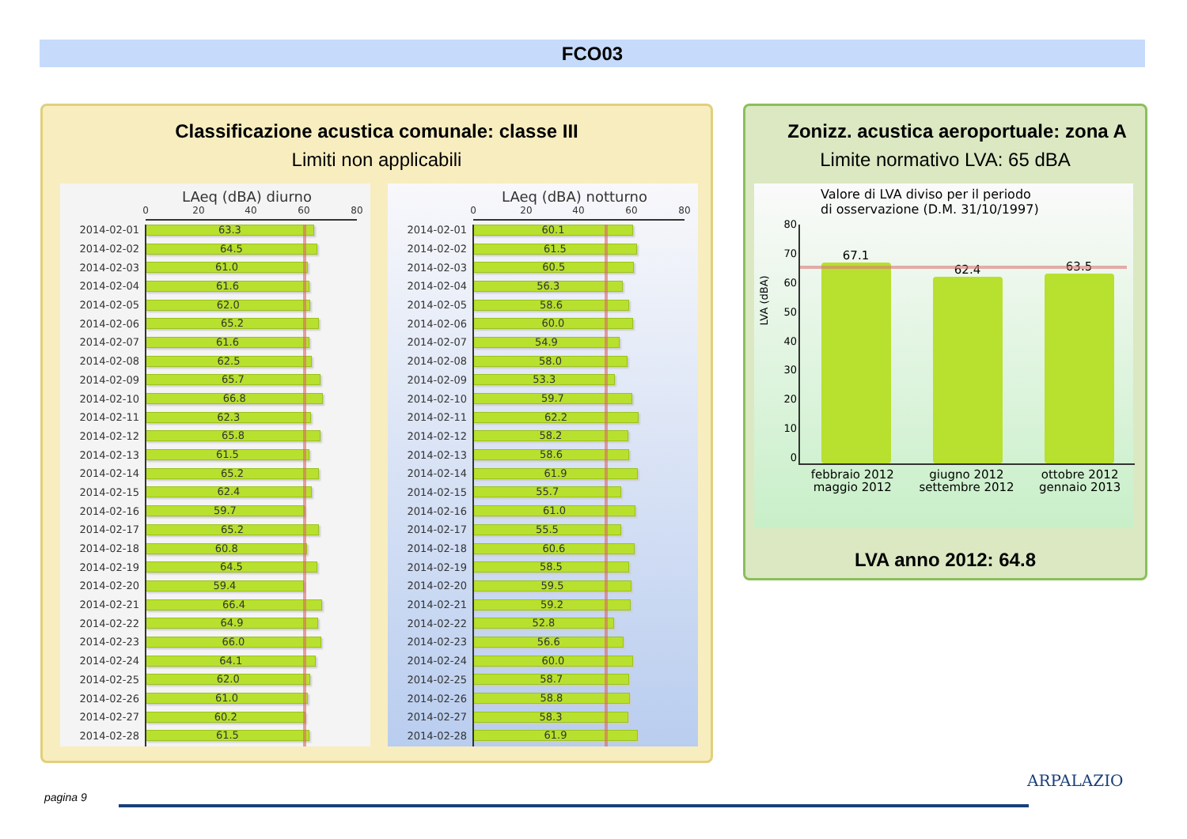FCO03
Classificazione acustica comunale: classe III
Limiti non applicabili
LAeq (dBA) diurno
0 20 40 60 80
2014-02-01
63.3
2014-02-02
64.5
2014-02-03
61.0
2014-02-04
61.6
2014-02-05
62.0
2014-02-06
65.2
2014-02-07
61.6
2014-02-08
62.5
2014-02-09
65.7
2014-02-10
66.8
2014-02-11
62.3
2014-02-12
65.8
2014-02-13
61.5
2014-02-14
65.2
2014-02-15
62.4
2014-02-16
59.7
2014-02-17
65.2
2014-02-18
60.8
2014-02-19
64.5
2014-02-20
59.4
2014-02-21
66.4
2014-02-22
64.9
2014-02-23
66.0
2014-02-24
64.1
2014-02-25
62.0
2014-02-26
61.0
2014-02-27
60.2
2014-02-28
61.5
LAeq (dBA) notturno
0 20 40 60 80
2014-02-01
60.1
2014-02-02
61.5
2014-02-03
60.5
2014-02-04
56.3
2014-02-05
58.6
2014-02-06
60.0
2014-02-07
54.9
2014-02-08
58.0
2014-02-09
53.3
2014-02-10
59.7
2014-02-11
62.2
2014-02-12
58.2
2014-02-13
58.6
2014-02-14
61.9
2014-02-15
55.7
2014-02-16
61.0
2014-02-17
55.5
2014-02-18
60.6
2014-02-19
58.5
2014-02-20
59.5
2014-02-21
59.2
2014-02-22
52.8
2014-02-23
56.6
2014-02-24
60.0
2014-02-25
58.7
2014-02-26
58.8
2014-02-27
58.3
2014-02-28
61.9
Zonizz. acustica aeroportuale: zona A
Limite normativo LVA: 65 dBA
Valore di LVA diviso per il periodo
di osservazione (D.M. 31/10/1997)
LVA (dBA)
80
70
60
50
40
30
20
10
0
67.1
62.4
63.5
febbraio 2012
maggio 2012 giugno 2012
settembre 2012 ottobre 2012
gennaio 2013
LVA anno 2012: 64.8
pagina 9
ARPALAZIO